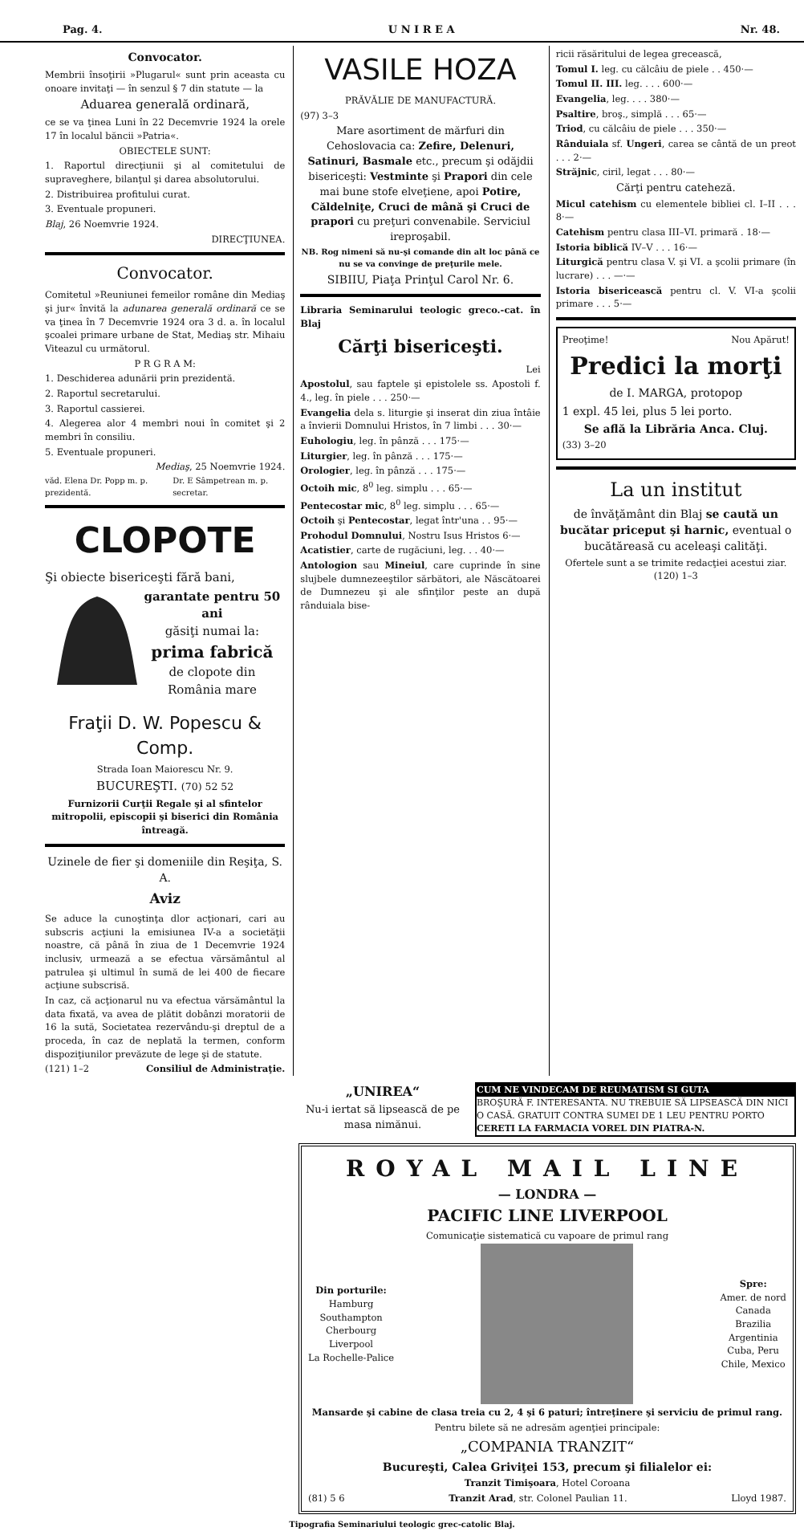Pag. 4. U N I R E A Nr. 48.
Convocator.
Membrii însoţirii »Plugarul« sunt prin aceasta cu onoare invitaţi — în senzul § 7 din statute — la
Aduarea generală ordinară,
ce se va ţinea Luni în 22 Decemvrie 1924 la orele 17 în localul băncii »Patria«.
OBIECTELE SUNT:
1. Raportul direcţiunii şi al comitetului de supraveghere, bilanţul şi darea absolutorului.
2. Distribuirea profitului curat.
3. Eventuale propuneri.
Blaj, 26 Noemvrie 1924.
DIRECŢIUNEA.
Convocator.
Comitetul »Reuniunei femeilor române din Mediaş şi jur« învită la adunarea generală ordinară ce se va ţinea în 7 Decemvrie 1924 ora 3 d. a. în localul şcoalei primare urbane de Stat, Mediaş str. Mihaiu Viteazul cu următorul.
P R G R A M:
1. Deschiderea adunării prin prezidentă.
2. Raportul secretarului.
3. Raportul cassierei.
4. Alegerea alor 4 membri noui în comitet şi 2 membri în consiliu.
5. Eventuale propuneri.
Mediaş, 25 Noemvrie 1924.
văd. Elena Dr. Popp m. p. prezidentă. Dr. E Sâmpetrean m. p. secretar.
CLOPOTE
Şi obiecte bisericeşti fără bani,
garantate pentru 50 ani
găsiţi numai la:
prima fabrică
de clopote din
România mare
Fraţii D. W. Popescu & Comp.
Strada Ioan Maiorescu Nr. 9.
BUCUREŞTI. (70) 52 52
Furnizorii Curţii Regale şi al sfintelor mitropolii, episcopii şi biserici din România întreagă.
Uzinele de fier şi domeniile din Reşiţa, S. A.
Aviz
Se aduce la cunoştinţa dlor acţionari, cari au subscris acţiuni la emisiunea IV-a a societăţii noastre, că până în ziua de 1 Decemvrie 1924 inclusiv, urmează a se efectua vărsământul al patrulea şi ultimul în sumă de lei 400 de fiecare acţiune subscrisă.
In caz, că acţionarul nu va efectua vărsământul la data fixată, va avea de plătit dobânzi moratorii de 16 la sută, Societatea rezervându-şi dreptul de a proceda, în caz de neplată la termen, conform dispoziţiunilor prevăzute de lege şi de statute.
(121) 1–2 Consiliul de Administraţie.
VASILE HOZA
PRĂVĂLIE DE MANUFACTURĂ.
(97) 3–3
Mare asortiment de mărfuri din Cehoslovacia ca: Zefire, Delenuri, Satinuri, Basmale etc., precum şi odăjdii bisericeşti: Vestminte şi Prapori din cele mai bune stofe elveţiene, apoi Potire, Căldelniţe, Cruci de mână şi Cruci de prapori cu preţuri convenabile. Serviciul ireproşabil.
NB. Rog nimeni să nu-şi comande din alt loc până ce nu se va convinge de preţurile mele.
SIBIIU, Piaţa Prinţul Carol Nr. 6.
Libraria Seminarului teologic greco.-cat. în Blaj
Cărţi bisericeşti.
Lei
Apostolul, sau faptele şi epistolele ss. Apostoli f. 4., leg. în piele . . . 250·—
Evangelia dela s. liturgie şi inserat din ziua întâie a învierii Domnului Hristos, în 7 limbi . . . 30·—
Euhologiu, leg. în pânză . . . 175·—
Liturgier, leg. în pânză . . . 175·—
Orologier, leg. în pânză . . . 175·—
Octoih mic, 8<sup>0</sup> leg. simplu . . . 65·—
Pentecostar mic, 8<sup>0</sup> leg. simplu . . . 65·—
Octoih şi Pentecostar, legat într'una . . 95·—
Prohodul Domnului, Nostru Isus Hristos 6·—
Acatistier, carte de rugăciuni, leg. . . 40·—
Antologion sau Mineiul, care cuprinde în sine slujbele dumnezeeştilor sărbători, ale Născătoarei de Dumnezeu şi ale sfinţilor peste an după rânduiala bise-
ricii răsăritului de legea grecească,
Tomul I. leg. cu călcâiu de piele . . 450·—
Tomul II. III. leg. . . . 600·—
Evangelia, leg. . . . 380·—
Psaltire, broş., simplă . . . 65·—
Triod, cu călcâiu de piele . . . 350·—
Rânduiala sf. Ungeri, carea se cântă de un preot . . . 2·—
Străjnic, ciril, legat . . . 80·—
Cărţi pentru cateheză.
Micul catehism cu elementele bibliei cl. I–II . . . 8·—
Catehism pentru clasa III–VI. primară . 18·—
Istoria biblică IV–V . . . 16·—
Liturgică pentru clasa V. şi VI. a şcolii primare (în lucrare) . . . —·—
Istoria bisericească pentru cl. V. VI-a şcolii primare . . . 5·—
Preoţime! Nou Apărut!
Predici la morţi
de I. MARGA, protopop
1 expl. 45 lei, plus 5 lei porto.
Se află la Librăria Anca. Cluj.
(33) 3–20
La un institut
de învăţământ din Blaj se caută un bucătar priceput şi harnic, eventual o bucătăreasă cu aceleaşi calităţi.
Ofertele sunt a se trimite redacţiei acestui ziar. (120) 1–3
„UNIREA“
Nu-i iertat să lipsească de pe masa nimănui.
CUM NE VINDECAM DE REUMATISM SI GUTA
BROŞURĂ F. INTERESANTA. NU TREBUIE SĂ LIPSEASCĂ DIN NICI O CASĂ. GRATUIT CONTRA SUMEI DE 1 LEU PENTRU PORTO
CERETI LA FARMACIA VOREL DIN PIATRA-N.
ROYAL MAIL LINE
— LONDRA —
PACIFIC LINE LIVERPOOL
Comunicaţie sistematică cu vapoare de primul rang
Din porturile:
Hamburg
Southampton
Cherbourg
Liverpool
La Rochelle-Palice
Spre:
Amer. de nord
Canada
Brazilia
Argentinia
Cuba, Peru
Chile, Mexico
Mansarde şi cabine de clasa treia cu 2, 4 şi 6 paturi; întreţinere şi serviciu de primul rang.
Pentru bilete să ne adresăm agenţiei principale:
„COMPANIA TRANZIT“
Bucureşti, Calea Griviţei 153, precum şi filialelor ei:
Tranzit Timişoara, Hotel Coroana
(81) 5 6 Tranzit Arad, str. Colonel Paulian 11. Lloyd 1987.
Tipografia Seminariului teologic grec-catolic Blaj.